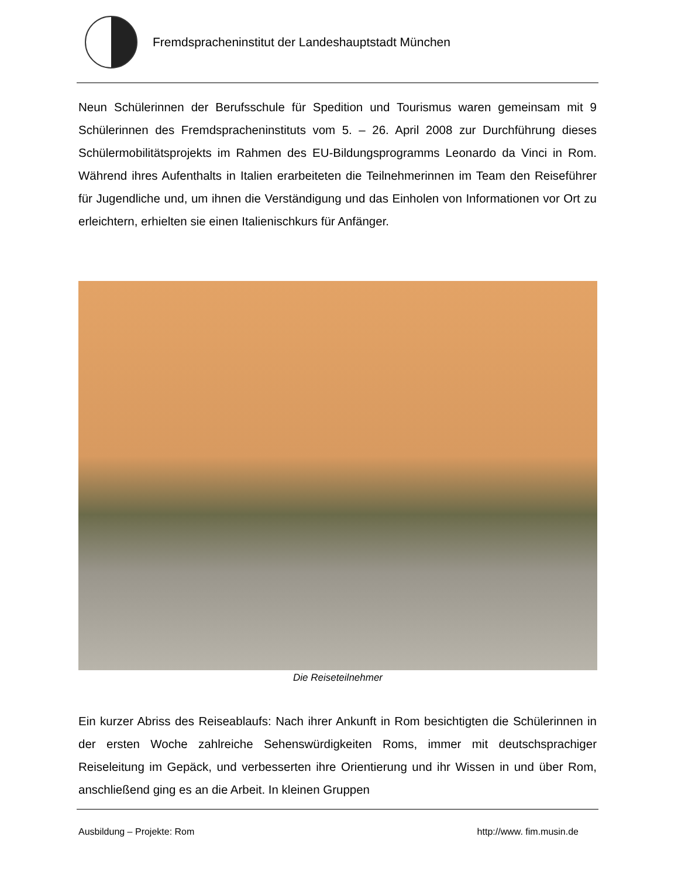Fremdspracheninstitut der Landeshauptstadt München
Neun Schülerinnen der Berufsschule für Spedition und Tourismus waren gemeinsam mit 9 Schülerinnen des Fremdspracheninstituts vom 5. – 26. April 2008 zur Durchführung dieses Schülermobilitätsprojekts im Rahmen des EU-Bildungsprogramms Leonardo da Vinci in Rom. Während ihres Aufenthalts in Italien erarbeiteten die Teilnehmerinnen im Team den Reiseführer für Jugendliche und, um ihnen die Verständigung und das Einholen von Informationen vor Ort zu erleichtern, erhielten sie einen Italienischkurs für Anfänger.
Die Reiseteilnehmer
Ein kurzer Abriss des Reiseablaufs: Nach ihrer Ankunft in Rom besichtigten die Schülerinnen in der ersten Woche zahlreiche Sehenswürdigkeiten Roms, immer mit deutschsprachiger Reiseleitung im Gepäck, und verbesserten ihre Orientierung und ihr Wissen in und über Rom, anschließend ging es an die Arbeit. In kleinen Gruppen
Ausbildung – Projekte: Rom http://www. fim.musin.de